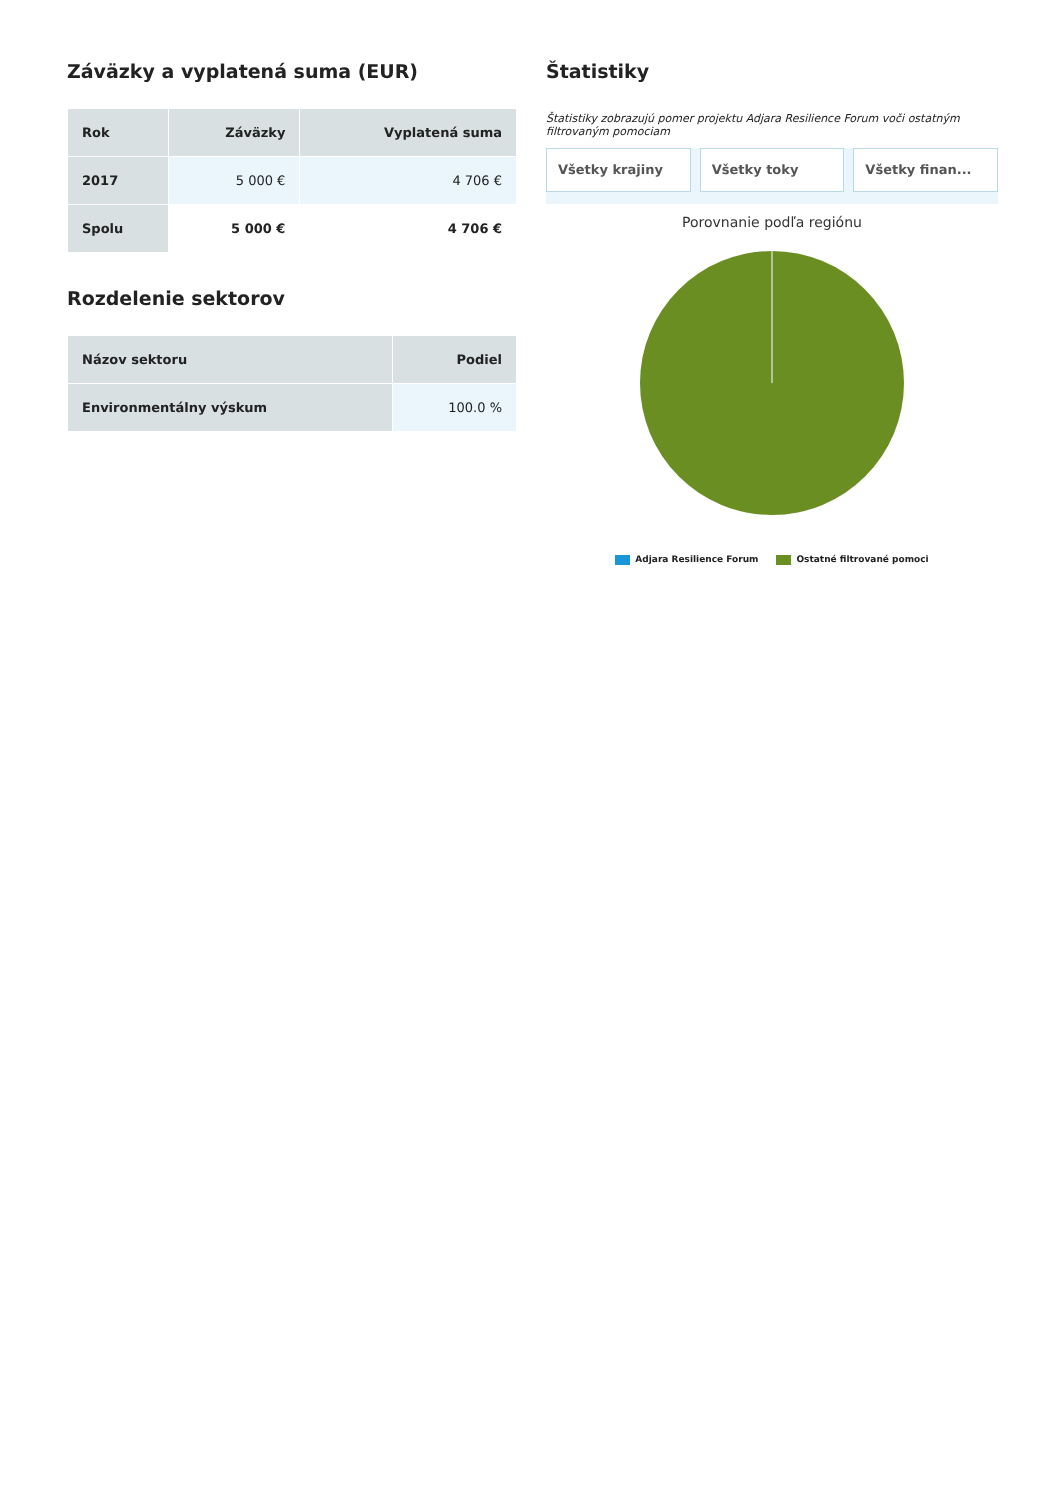Záväzky a vyplatená suma (EUR)
| Rok | Záväzky | Vyplatená suma |
| --- | --- | --- |
| 2017 | 5 000 € | 4 706 € |
| Spolu | 5 000 € | 4 706 € |
Rozdelenie sektorov
| Názov sektoru | Podiel |
| --- | --- |
| Environmentálny výskum | 100.0 % |
Štatistiky
Štatistiky zobrazujú pomer projektu Adjara Resilience Forum voči ostatným filtrovaným pomociam
Všetky krajiny Všetky toky Všetky finan...
Porovnanie podľa regiónu
Adjara Resilience Forum Ostatné filtrované pomoci